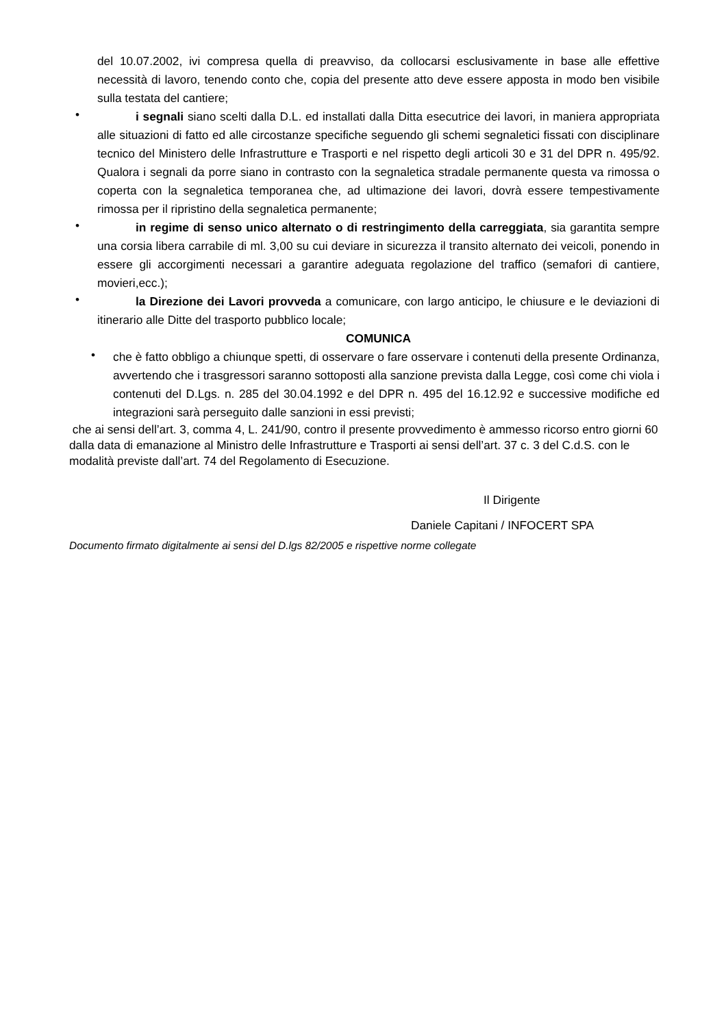del 10.07.2002, ivi compresa quella di preavviso, da collocarsi esclusivamente in base alle effettive necessità di lavoro, tenendo conto che, copia del presente atto deve essere apposta in modo ben visibile sulla testata del cantiere;
• i segnali siano scelti dalla D.L. ed installati dalla Ditta esecutrice dei lavori, in maniera appropriata alle situazioni di fatto ed alle circostanze specifiche seguendo gli schemi segnaletici fissati con disciplinare tecnico del Ministero delle Infrastrutture e Trasporti e nel rispetto degli articoli 30 e 31 del DPR n. 495/92. Qualora i segnali da porre siano in contrasto con la segnaletica stradale permanente questa va rimossa o coperta con la segnaletica temporanea che, ad ultimazione dei lavori, dovrà essere tempestivamente rimossa per il ripristino della segnaletica permanente;
• in regime di senso unico alternato o di restringimento della carreggiata, sia garantita sempre una corsia libera carrabile di ml. 3,00 su cui deviare in sicurezza il transito alternato dei veicoli, ponendo in essere gli accorgimenti necessari a garantire adeguata regolazione del traffico (semafori di cantiere, movieri,ecc.);
• la Direzione dei Lavori provveda a comunicare, con largo anticipo, le chiusure e le deviazioni di itinerario alle Ditte del trasporto pubblico locale;
COMUNICA
• che è fatto obbligo a chiunque spetti, di osservare o fare osservare i contenuti della presente Ordinanza, avvertendo che i trasgressori saranno sottoposti alla sanzione prevista dalla Legge, così come chi viola i contenuti del D.Lgs. n. 285 del 30.04.1992 e del DPR n. 495 del 16.12.92 e successive modifiche ed integrazioni sarà perseguito dalle sanzioni in essi previsti;
che ai sensi dell’art. 3, comma 4, L. 241/90, contro il presente provvedimento è ammesso ricorso entro giorni 60 dalla data di emanazione al Ministro delle Infrastrutture e Trasporti ai sensi dell’art. 37 c. 3 del C.d.S. con le modalità previste dall’art. 74 del Regolamento di Esecuzione.
Il Dirigente
Daniele Capitani / INFOCERT SPA
Documento firmato digitalmente ai sensi del D.lgs 82/2005 e rispettive norme collegate